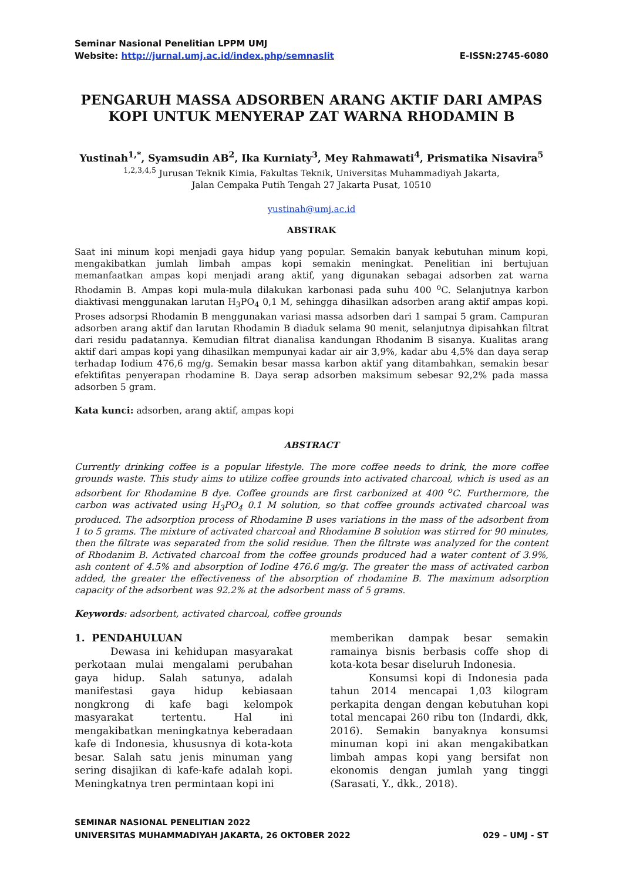Seminar Nasional Penelitian LPPM UMJ
Website: http://jurnal.umj.ac.id/index.php/semnaslit E-ISSN:2745-6080
PENGARUH MASSA ADSORBEN ARANG AKTIF DARI AMPAS KOPI UNTUK MENYERAP ZAT WARNA RHODAMIN B
Yustinah<sup>1,*</sup>, Syamsudin AB<sup>2</sup>, Ika Kurniaty<sup>3</sup>, Mey Rahmawati<sup>4</sup>, Prismatika Nisavira<sup>5</sup>
<sup>1,2,3,4,5</sup> Jurusan Teknik Kimia, Fakultas Teknik, Universitas Muhammadiyah Jakarta,
Jalan Cempaka Putih Tengah 27 Jakarta Pusat, 10510
yustinah@umj.ac.id
ABSTRAK
Saat ini minum kopi menjadi gaya hidup yang popular. Semakin banyak kebutuhan minum kopi, mengakibatkan jumlah limbah ampas kopi semakin meningkat. Penelitian ini bertujuan memanfaatkan ampas kopi menjadi arang aktif, yang digunakan sebagai adsorben zat warna Rhodamin B. Ampas kopi mula-mula dilakukan karbonasi pada suhu 400 <sup>o</sup>C. Selanjutnya karbon diaktivasi menggunakan larutan H<sub>3</sub>PO<sub>4</sub> 0,1 M, sehingga dihasilkan adsorben arang aktif ampas kopi. Proses adsorpsi Rhodamin B menggunakan variasi massa adsorben dari 1 sampai 5 gram. Campuran adsorben arang aktif dan larutan Rhodamin B diaduk selama 90 menit, selanjutnya dipisahkan filtrat dari residu padatannya. Kemudian filtrat dianalisa kandungan Rhodanim B sisanya. Kualitas arang aktif dari ampas kopi yang dihasilkan mempunyai kadar air air 3,9%, kadar abu 4,5% dan daya serap terhadap Iodium 476,6 mg/g. Semakin besar massa karbon aktif yang ditambahkan, semakin besar efektifitas penyerapan rhodamine B. Daya serap adsorben maksimum sebesar 92,2% pada massa adsorben 5 gram.
Kata kunci: adsorben, arang aktif, ampas kopi
ABSTRACT
Currently drinking coffee is a popular lifestyle. The more coffee needs to drink, the more coffee grounds waste. This study aims to utilize coffee grounds into activated charcoal, which is used as an adsorbent for Rhodamine B dye. Coffee grounds are first carbonized at 400 <sup>o</sup>C. Furthermore, the carbon was activated using H<sub>3</sub>PO<sub>4</sub> 0.1 M solution, so that coffee grounds activated charcoal was produced. The adsorption process of Rhodamine B uses variations in the mass of the adsorbent from 1 to 5 grams. The mixture of activated charcoal and Rhodamine B solution was stirred for 90 minutes, then the filtrate was separated from the solid residue. Then the filtrate was analyzed for the content of Rhodanim B. Activated charcoal from the coffee grounds produced had a water content of 3.9%, ash content of 4.5% and absorption of Iodine 476.6 mg/g. The greater the mass of activated carbon added, the greater the effectiveness of the absorption of rhodamine B. The maximum adsorption capacity of the adsorbent was 92.2% at the adsorbent mass of 5 grams.
Keywords: adsorbent, activated charcoal, coffee grounds
1. PENDAHULUAN
Dewasa ini kehidupan masyarakat perkotaan mulai mengalami perubahan gaya hidup. Salah satunya, adalah manifestasi gaya hidup kebiasaan nongkrong di kafe bagi kelompok masyarakat tertentu. Hal ini mengakibatkan meningkatnya keberadaan kafe di Indonesia, khususnya di kota-kota besar. Salah satu jenis minuman yang sering disajikan di kafe-kafe adalah kopi. Meningkatnya tren permintaan kopi ini
memberikan dampak besar semakin ramainya bisnis berbasis coffe shop di kota-kota besar diseluruh Indonesia.
Konsumsi kopi di Indonesia pada tahun 2014 mencapai 1,03 kilogram perkapita dengan dengan kebutuhan kopi total mencapai 260 ribu ton (Indardi, dkk, 2016). Semakin banyaknya konsumsi minuman kopi ini akan mengakibatkan limbah ampas kopi yang bersifat non ekonomis dengan jumlah yang tinggi (Sarasati, Y., dkk., 2018).
SEMINAR NASIONAL PENELITIAN 2022
UNIVERSITAS MUHAMMADIYAH JAKARTA, 26 OKTOBER 2022 029 – UMJ - ST